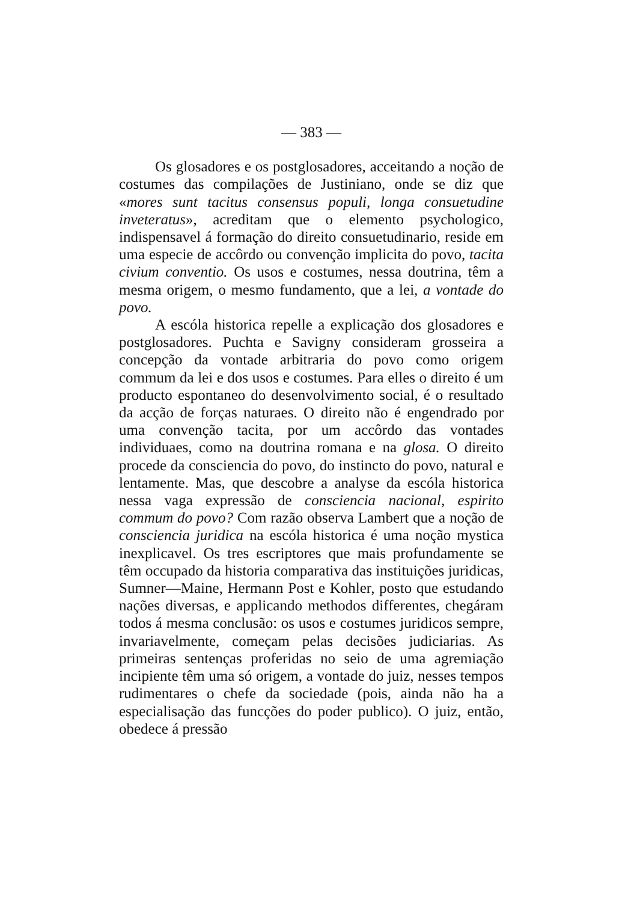— 383 —
Os glosadores e os postglosadores, acceitando a noção de costumes das compilações de Justiniano, onde se diz que «mores sunt tacitus consensus populi, longa consuetudine inveteratus», acreditam que o elemento psychologico, indispensavel á formação do direito consuetudinario, reside em uma especie de accôrdo ou convenção implicita do povo, tacita civium conventio. Os usos e costumes, nessa doutrina, têm a mesma origem, o mesmo fundamento, que a lei, a vontade do povo.
A escóla historica repelle a explicação dos glosadores e postglosadores. Puchta e Savigny consideram grosseira a concepção da vontade arbitraria do povo como origem commum da lei e dos usos e costumes. Para elles o direito é um producto espontaneo do desenvolvimento social, é o resultado da acção de forças naturaes. O direito não é engendrado por uma convenção tacita, por um accôrdo das vontades individuaes, como na doutrina romana e na glosa. O direito procede da consciencia do povo, do instincto do povo, natural e lentamente. Mas, que descobre a analyse da escóla historica nessa vaga expressão de consciencia nacional, espirito commum do povo? Com razão observa Lambert que a noção de consciencia juridica na escóla historica é uma noção mystica inexplicavel. Os tres escriptores que mais profundamente se têm occupado da historia comparativa das instituições juridicas, Sumner—Maine, Hermann Post e Kohler, posto que estudando nações diversas, e applicando methodos differentes, chegáram todos á mesma conclusão: os usos e costumes juridicos sempre, invariavelmente, começam pelas decisões judiciarias. As primeiras sentenças proferidas no seio de uma agremiação incipiente têm uma só origem, a vontade do juiz, nesses tempos rudimentares o chefe da sociedade (pois, ainda não ha a especialisação das funcções do poder publico). O juiz, então, obedece á pressão